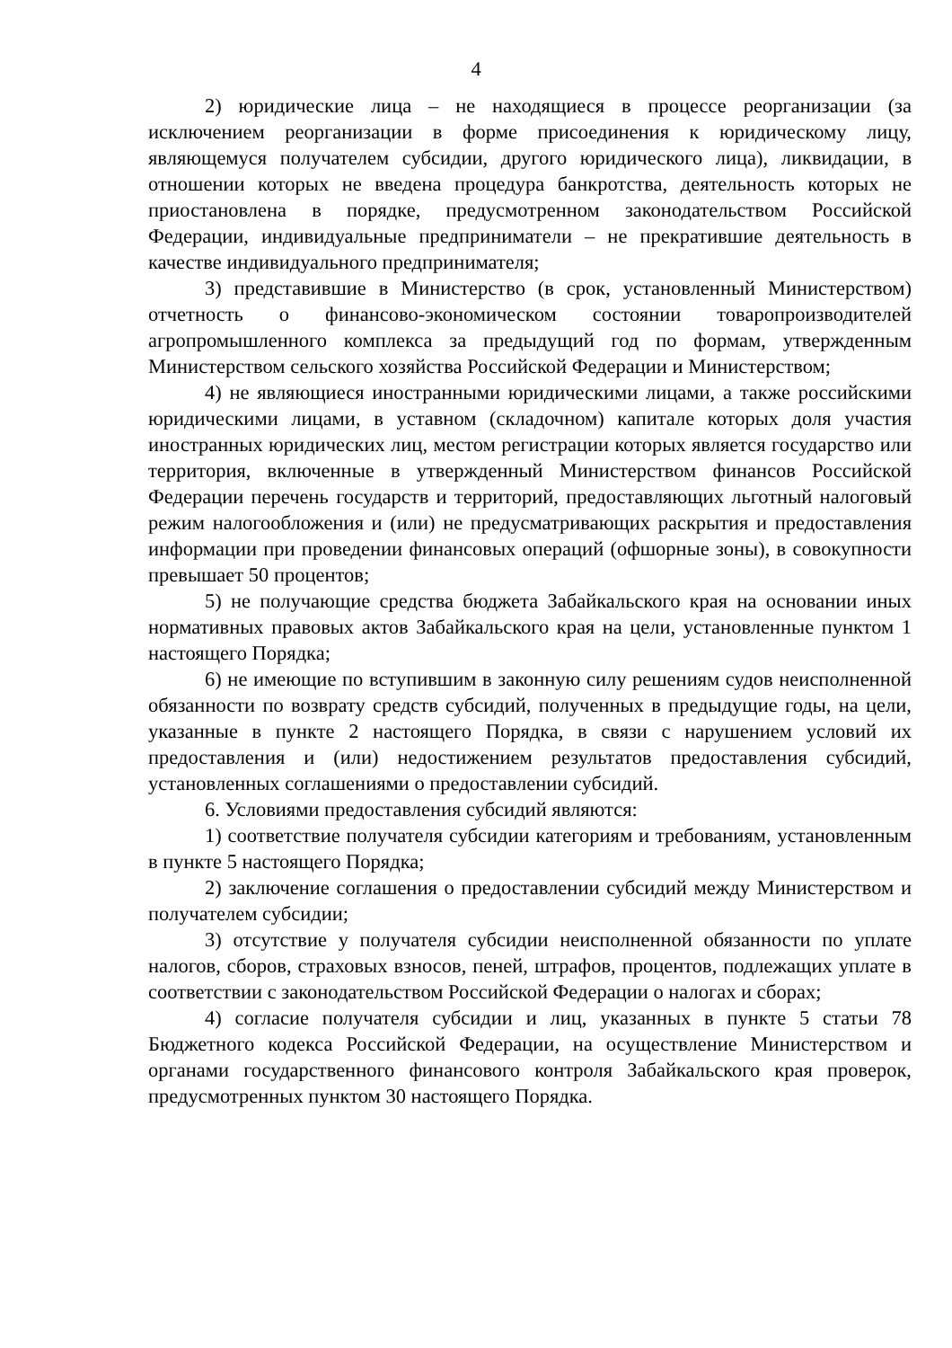4
2) юридические лица – не находящиеся в процессе реорганизации (за исключением реорганизации в форме присоединения к юридическому лицу, являющемуся получателем субсидии, другого юридического лица), ликвидации, в отношении которых не введена процедура банкротства, деятельность которых не приостановлена в порядке, предусмотренном законодательством Российской Федерации, индивидуальные предприниматели – не прекратившие деятельность в качестве индивидуального предпринимателя;
3) представившие в Министерство (в срок, установленный Министерством) отчетность о финансово-экономическом состоянии товаропроизводителей агропромышленного комплекса за предыдущий год по формам, утвержденным Министерством сельского хозяйства Российской Федерации и Министерством;
4) не являющиеся иностранными юридическими лицами, а также российскими юридическими лицами, в уставном (складочном) капитале которых доля участия иностранных юридических лиц, местом регистрации которых является государство или территория, включенные в утвержденный Министерством финансов Российской Федерации перечень государств и территорий, предоставляющих льготный налоговый режим налогообложения и (или) не предусматривающих раскрытия и предоставления информации при проведении финансовых операций (офшорные зоны), в совокупности превышает 50 процентов;
5) не получающие средства бюджета Забайкальского края на основании иных нормативных правовых актов Забайкальского края на цели, установленные пунктом 1 настоящего Порядка;
6) не имеющие по вступившим в законную силу решениям судов неисполненной обязанности по возврату средств субсидий, полученных в предыдущие годы, на цели, указанные в пункте 2 настоящего Порядка, в связи с нарушением условий их предоставления и (или) недостижением результатов предоставления субсидий, установленных соглашениями о предоставлении субсидий.
6. Условиями предоставления субсидий являются:
1) соответствие получателя субсидии категориям и требованиям, установленным в пункте 5 настоящего Порядка;
2) заключение соглашения о предоставлении субсидий между Министерством и получателем субсидии;
3) отсутствие у получателя субсидии неисполненной обязанности по уплате налогов, сборов, страховых взносов, пеней, штрафов, процентов, подлежащих уплате в соответствии с законодательством Российской Федерации о налогах и сборах;
4) согласие получателя субсидии и лиц, указанных в пункте 5 статьи 78 Бюджетного кодекса Российской Федерации, на осуществление Министерством и органами государственного финансового контроля Забайкальского края проверок, предусмотренных пунктом 30 настоящего Порядка.